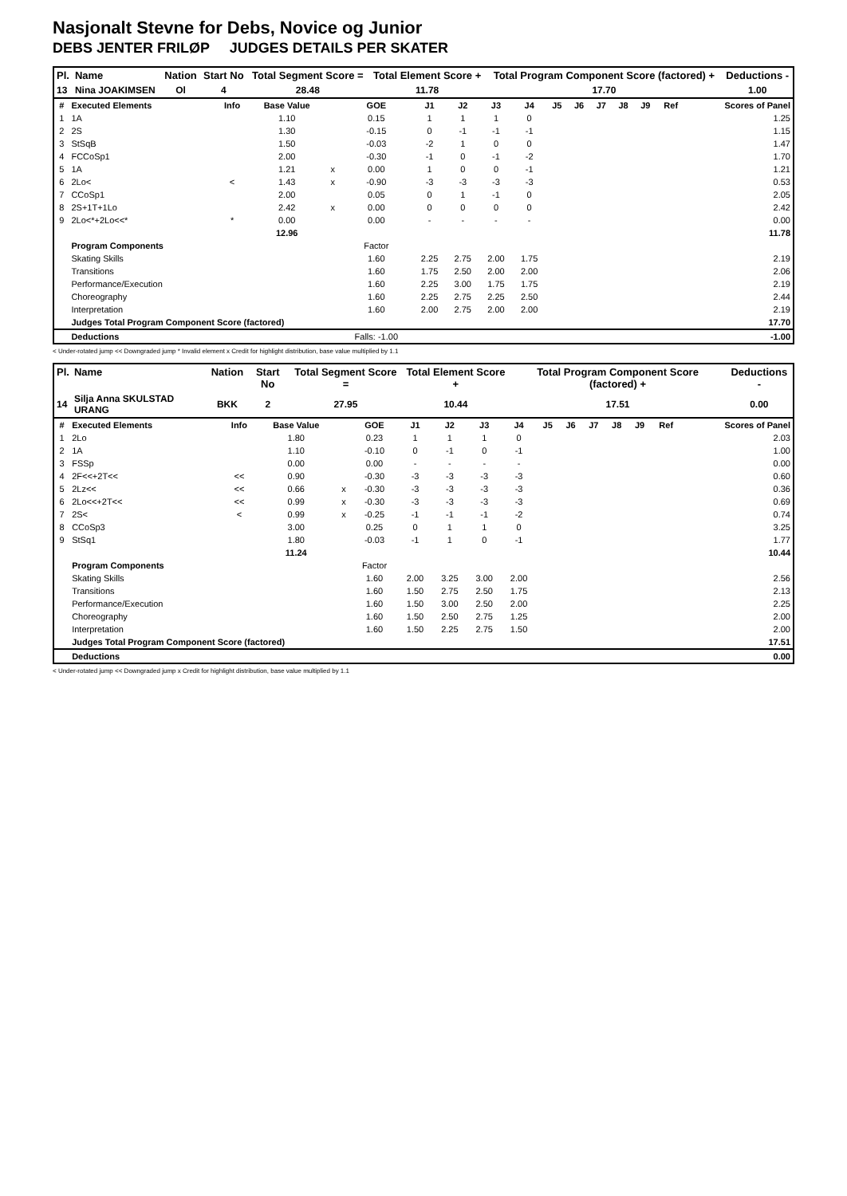Nasjonalt Stevne for Debs, Novice og Junior
DEBS JENTER FRILØP JUDGES DETAILS PER SKATER
| Pl. | Name | Nation | Start No | Total Segment Score = | Total Element Score + | Total Program Component Score (factored) + | Deductions - |
| --- | --- | --- | --- | --- | --- | --- | --- |
| 13 | Nina JOAKIMSEN | Ol | 4 | 28.48 | 11.78 | 17.70 | 1.00 |
| # | Executed Elements | Info | Base Value | | GOE | J1 | J2 | J3 | J4 | J5 | J6 | J7 | J8 | J9 | Ref | Scores of Panel |
| --- | --- | --- | --- | --- | --- | --- | --- | --- | --- | --- | --- | --- | --- | --- | --- | --- |
| 1 | 1A | | 1.10 | | 0.15 | 1 | 1 | 1 | 0 | | | | | | | 1.25 |
| 2 | 2S | | 1.30 | | -0.15 | 0 | -1 | -1 | -1 | | | | | | | 1.15 |
| 3 | StSqB | | 1.50 | | -0.03 | -2 | 1 | 0 | 0 | | | | | | | 1.47 |
| 4 | FCCoSp1 | | 2.00 | | -0.30 | -1 | 0 | -1 | -2 | | | | | | | 1.70 |
| 5 | 1A | | 1.21 | x | 0.00 | 1 | 0 | 0 | -1 | | | | | | | 1.21 |
| 6 | 2Lo< | < | 1.43 | x | -0.90 | -3 | -3 | -3 | -3 | | | | | | | 0.53 |
| 7 | CCoSp1 | | 2.00 | | 0.05 | 0 | 1 | -1 | 0 | | | | | | | 2.05 |
| 8 | 2S+1T+1Lo | | 2.42 | x | 0.00 | 0 | 0 | 0 | 0 | | | | | | | 2.42 |
| 9 | 2Lo<*+2Lo<<* | * | 0.00 | | 0.00 | - | - | - | - | | | | | | | 0.00 |
| | | | 12.96 | | | | | | | | | | | | | 11.78 |
| | Program Components | | | | Factor | | | | | | | | | | | |
| | Skating Skills | | | | 1.60 | 2.25 | 2.75 | 2.00 | 1.75 | | | | | | | 2.19 |
| | Transitions | | | | 1.60 | 1.75 | 2.50 | 2.00 | 2.00 | | | | | | | 2.06 |
| | Performance/Execution | | | | 1.60 | 2.25 | 3.00 | 1.75 | 1.75 | | | | | | | 2.19 |
| | Choreography | | | | 1.60 | 2.25 | 2.75 | 2.25 | 2.50 | | | | | | | 2.44 |
| | Interpretation | | | | 1.60 | 2.00 | 2.75 | 2.00 | 2.00 | | | | | | | 2.19 |
| | Judges Total Program Component Score (factored) | | | | | | | | | | | | | | | 17.70 |
| | Deductions | | | | Falls: -1.00 | | | | | | | | | | | -1.00 |
< Under-rotated jump << Downgraded jump * Invalid element x Credit for highlight distribution, base value multiplied by 1.1
| Pl. | Name | Nation | Start No | Total Segment Score = | Total Element Score + | Total Program Component Score (factored) + | Deductions - |
| --- | --- | --- | --- | --- | --- | --- | --- |
| 14 | Silja Anna SKULSTAD URANG | BKK | 2 | 27.95 | 10.44 | 17.51 | 0.00 |
| # | Executed Elements | Info | Base Value | | GOE | J1 | J2 | J3 | J4 | J5 | J6 | J7 | J8 | J9 | Ref | Scores of Panel |
| --- | --- | --- | --- | --- | --- | --- | --- | --- | --- | --- | --- | --- | --- | --- | --- | --- |
| 1 | 2Lo | | 1.80 | | 0.23 | 1 | 1 | 1 | 0 | | | | | | | 2.03 |
| 2 | 1A | | 1.10 | | -0.10 | 0 | -1 | 0 | -1 | | | | | | | 1.00 |
| 3 | FSSp | | 0.00 | | 0.00 | - | - | - | - | | | | | | | 0.00 |
| 4 | 2F<<+2T<< | << | 0.90 | | -0.30 | -3 | -3 | -3 | -3 | | | | | | | 0.60 |
| 5 | 2Lz<< | << | 0.66 | x | -0.30 | -3 | -3 | -3 | -3 | | | | | | | 0.36 |
| 6 | 2Lo<<+2T<< | << | 0.99 | x | -0.30 | -3 | -3 | -3 | -3 | | | | | | | 0.69 |
| 7 | 2S< | < | 0.99 | x | -0.25 | -1 | -1 | -1 | -2 | | | | | | | 0.74 |
| 8 | CCoSp3 | | 3.00 | | 0.25 | 0 | 1 | 1 | 0 | | | | | | | 3.25 |
| 9 | StSq1 | | 1.80 | | -0.03 | -1 | 1 | 0 | -1 | | | | | | | 1.77 |
| | | | 11.24 | | | | | | | | | | | | | 10.44 |
| | Program Components | | | | Factor | | | | | | | | | | | |
| | Skating Skills | | | | 1.60 | 2.00 | 3.25 | 3.00 | 2.00 | | | | | | | 2.56 |
| | Transitions | | | | 1.60 | 1.50 | 2.75 | 2.50 | 1.75 | | | | | | | 2.13 |
| | Performance/Execution | | | | 1.60 | 1.50 | 3.00 | 2.50 | 2.00 | | | | | | | 2.25 |
| | Choreography | | | | 1.60 | 1.50 | 2.50 | 2.75 | 1.25 | | | | | | | 2.00 |
| | Interpretation | | | | 1.60 | 1.50 | 2.25 | 2.75 | 1.50 | | | | | | | 2.00 |
| | Judges Total Program Component Score (factored) | | | | | | | | | | | | | | | 17.51 |
| | Deductions | | | | | | | | | | | | | | | 0.00 |
< Under-rotated jump << Downgraded jump x Credit for highlight distribution, base value multiplied by 1.1